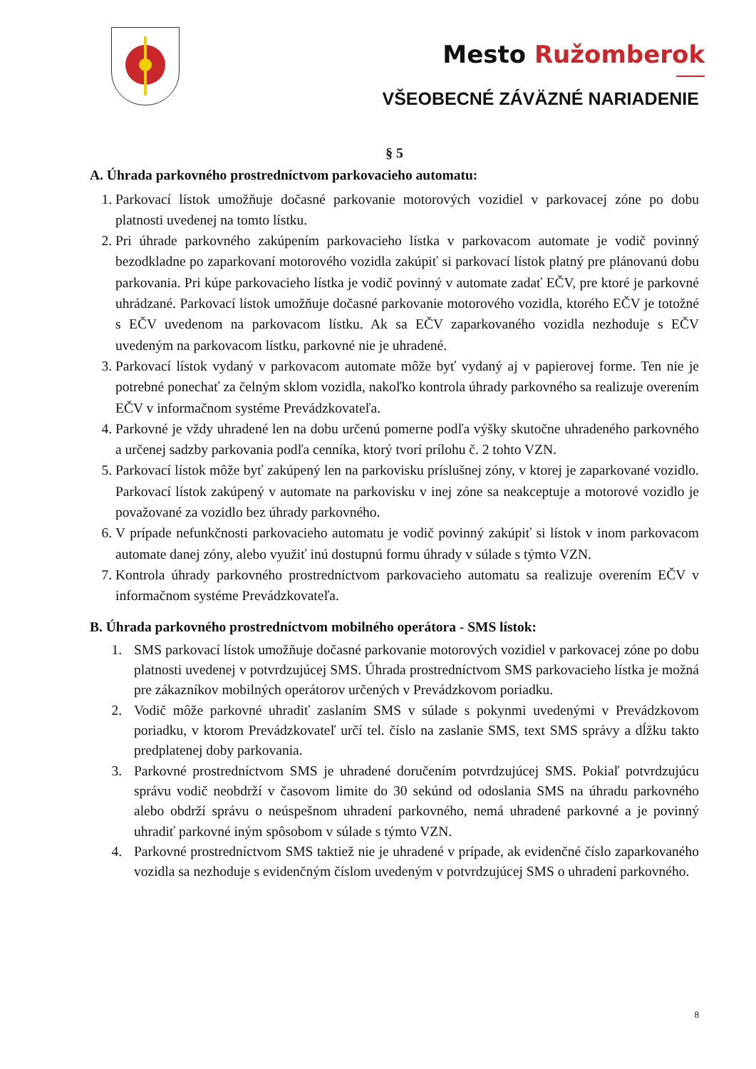Mesto Ružomberok
VŠEOBECNÉ ZÁVÄZNÉ NARIADENIE
§ 5
A. Úhrada parkovného prostredníctvom parkovacieho automatu:
1. Parkovací lístok umožňuje dočasné parkovanie motorových vozidiel v parkovacej zóne po dobu platnosti uvedenej na tomto lístku.
2. Pri úhrade parkovného zakúpením parkovacieho lístka v parkovacom automate je vodič povinný bezodkladne po zaparkovaní motorového vozidla zakúpiť si parkovací lístok platný pre plánovanú dobu parkovania. Pri kúpe parkovacieho lístka je vodič povinný v automate zadať EČV, pre ktoré je parkovné uhrádzané. Parkovací lístok umožňuje dočasné parkovanie motorového vozidla, ktorého EČV je totožné s EČV uvedenom na parkovacom lístku. Ak sa EČV zaparkovaného vozidla nezhoduje s EČV uvedeným na parkovacom lístku, parkovné nie je uhradené.
3. Parkovací lístok vydaný v parkovacom automate môže byť vydaný aj v papierovej forme. Ten nie je potrebné ponechať za čelným sklom vozidla, nakoľko kontrola úhrady parkovného sa realizuje overením EČV v informačnom systéme Prevádzkovateľa.
4. Parkovné je vždy uhradené len na dobu určenú pomerne podľa výšky skutočne uhradeného parkovného a určenej sadzby parkovania podľa cenníka, ktorý tvorí prílohu č. 2 tohto VZN.
5. Parkovací lístok môže byť zakúpený len na parkovisku príslušnej zóny, v ktorej je zaparkované vozidlo. Parkovací lístok zakúpený v automate na parkovisku v inej zóne sa neakceptuje a motorové vozidlo je považované za vozidlo bez úhrady parkovného.
6. V prípade nefunkčnosti parkovacieho automatu je vodič povinný zakúpiť si lístok v inom parkovacom automate danej zóny, alebo využiť inú dostupnú formu úhrady v súlade s týmto VZN.
7. Kontrola úhrady parkovného prostredníctvom parkovacieho automatu sa realizuje overením EČV v informačnom systéme Prevádzkovateľa.
B. Úhrada parkovného prostredníctvom mobilného operátora - SMS lístok:
1. SMS parkovací lístok umožňuje dočasné parkovanie motorových vozidiel v parkovacej zóne po dobu platnosti uvedenej v potvrdzujúcej SMS. Úhrada prostredníctvom SMS parkovacieho lístka je možná pre zákazníkov mobilných operátorov určených v Prevádzkovom poriadku.
2. Vodič môže parkovné uhradiť zaslaním SMS v súlade s pokynmi uvedenými v Prevádzkovom poriadku, v ktorom Prevádzkovateľ určí tel. číslo na zaslanie SMS, text SMS správy a dĺžku takto predplatenej doby parkovania.
3. Parkovné prostredníctvom SMS je uhradené doručením potvrdzujúcej SMS. Pokiaľ potvrdzujúcu správu vodič neobdrží v časovom limite do 30 sekúnd od odoslania SMS na úhradu parkovného alebo obdrží správu o neúspešnom uhradení parkovného, nemá uhradené parkovné a je povinný uhradiť parkovné iným spôsobom v súlade s týmto VZN.
4. Parkovné prostredníctvom SMS taktiež nie je uhradené v prípade, ak evidenčné číslo zaparkovaného vozidla sa nezhoduje s evidenčným číslom uvedeným v potvrdzujúcej SMS o uhradení parkovného.
8